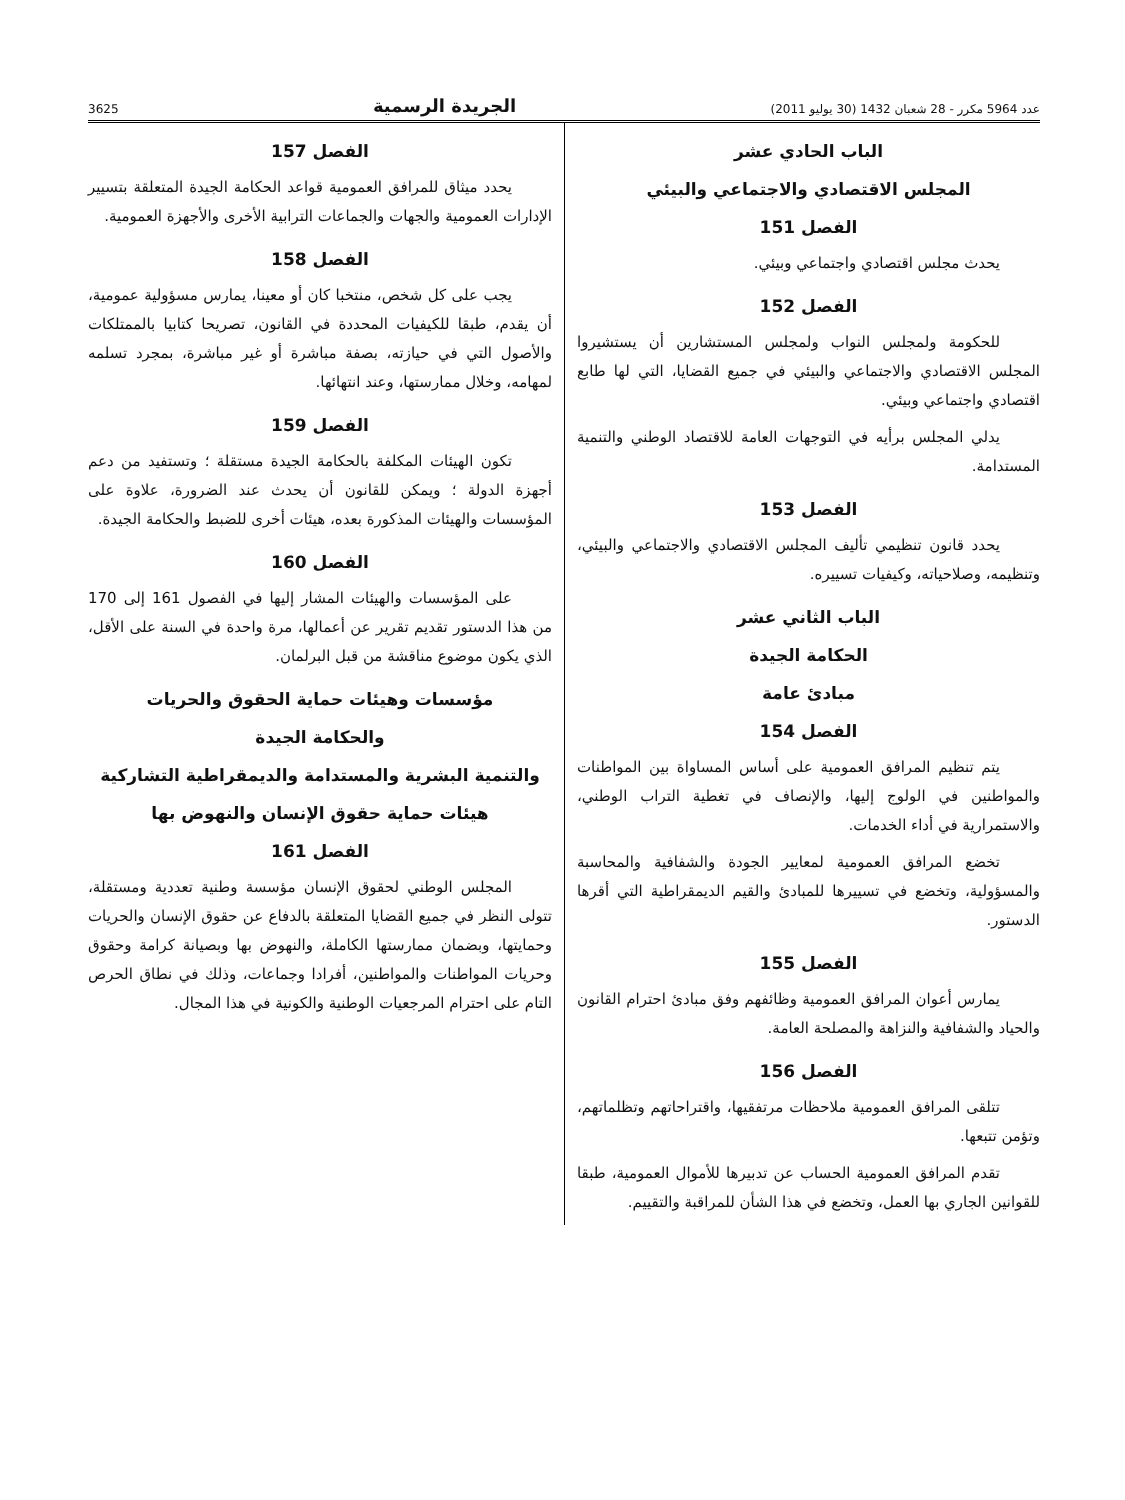عدد 5964 مكرر - 28 شعبان 1432 (30 يوليو 2011) الجريدة الرسمية 3625
الباب الحادي عشر
المجلس الاقتصادي والاجتماعي والبيئي
الفصل 151
يحدث مجلس اقتصادي واجتماعي وبيئي.
الفصل 152
للحكومة ولمجلس النواب ولمجلس المستشارين أن يستشيروا المجلس الاقتصادي والاجتماعي والبيئي في جميع القضايا، التي لها طابع اقتصادي واجتماعي وبيئي.
يدلي المجلس برأيه في التوجهات العامة للاقتصاد الوطني والتنمية المستدامة.
الفصل 153
يحدد قانون تنظيمي تأليف المجلس الاقتصادي والاجتماعي والبيئي، وتنظيمه، وصلاحياته، وكيفيات تسييره.
الباب الثاني عشر
الحكامة الجيدة
مبادئ عامة
الفصل 154
يتم تنظيم المرافق العمومية على أساس المساواة بين المواطنات والمواطنين في الولوج إليها، والإنصاف في تغطية التراب الوطني، والاستمرارية في أداء الخدمات.
تخضع المرافق العمومية لمعايير الجودة والشفافية والمحاسبة والمسؤولية، وتخضع في تسييرها للمبادئ والقيم الديمقراطية التي أقرها الدستور.
الفصل 155
يمارس أعوان المرافق العمومية وظائفهم وفق مبادئ احترام القانون والحياد والشفافية والنزاهة والمصلحة العامة.
الفصل 156
تتلقى المرافق العمومية ملاحظات مرتفقيها، واقتراحاتهم وتظلماتهم، وتؤمن تتبعها.
تقدم المرافق العمومية الحساب عن تدبيرها للأموال العمومية، طبقا للقوانين الجاري بها العمل، وتخضع في هذا الشأن للمراقبة والتقييم.
الفصل 157
يحدد ميثاق للمرافق العمومية قواعد الحكامة الجيدة المتعلقة بتسيير الإدارات العمومية والجهات والجماعات الترابية الأخرى والأجهزة العمومية.
الفصل 158
يجب على كل شخص، منتخبا كان أو معينا، يمارس مسؤولية عمومية، أن يقدم، طبقا للكيفيات المحددة في القانون، تصريحا كتابيا بالممتلكات والأصول التي في حيازته، بصفة مباشرة أو غير مباشرة، بمجرد تسلمه لمهامه، وخلال ممارستها، وعند انتهائها.
الفصل 159
تكون الهيئات المكلفة بالحكامة الجيدة مستقلة ؛ وتستفيد من دعم أجهزة الدولة ؛ ويمكن للقانون أن يحدث عند الضرورة، علاوة على المؤسسات والهيئات المذكورة بعده، هيئات أخرى للضبط والحكامة الجيدة.
الفصل 160
على المؤسسات والهيئات المشار إليها في الفصول 161 إلى 170 من هذا الدستور تقديم تقرير عن أعمالها، مرة واحدة في السنة على الأقل، الذي يكون موضوع مناقشة من قبل البرلمان.
مؤسسات وهيئات حماية الحقوق والحريات
والحكامة الجيدة
والتنمية البشرية والمستدامة والديمقراطية التشاركية
هيئات حماية حقوق الإنسان والنهوض بها
الفصل 161
المجلس الوطني لحقوق الإنسان مؤسسة وطنية تعددية ومستقلة، تتولى النظر في جميع القضايا المتعلقة بالدفاع عن حقوق الإنسان والحريات وحمايتها، وبضمان ممارستها الكاملة، والنهوض بها وبصيانة كرامة وحقوق وحريات المواطنات والمواطنين، أفرادا وجماعات، وذلك في نطاق الحرص التام على احترام المرجعيات الوطنية والكونية في هذا المجال.